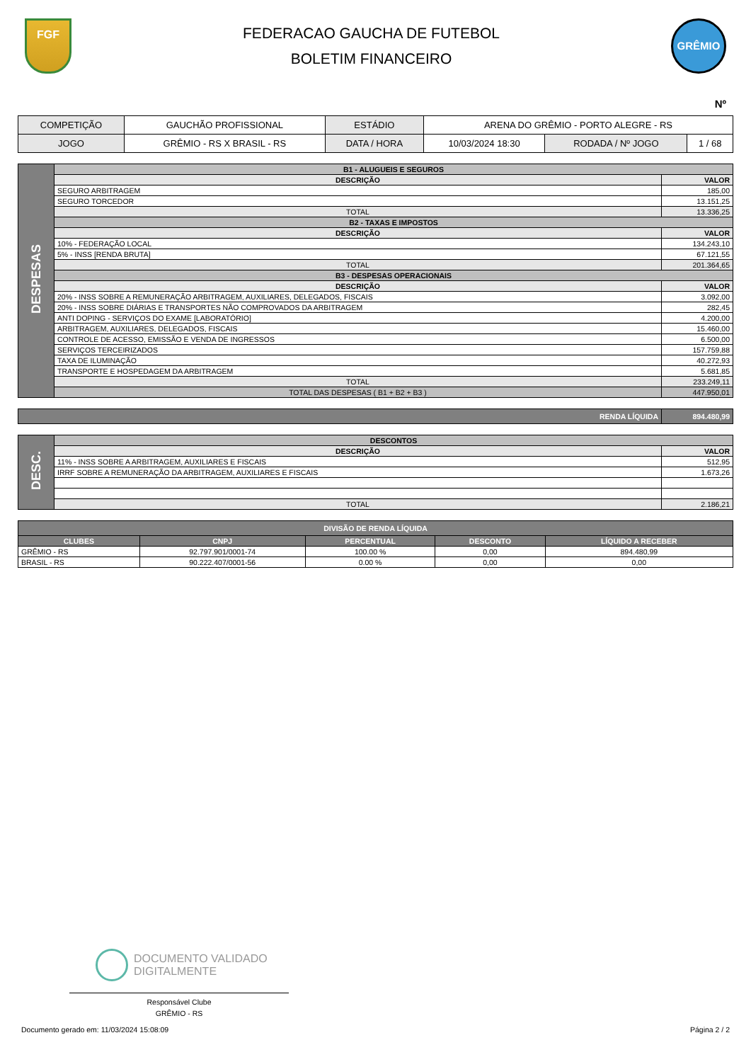FGF
FEDERACAO GAUCHA DE FUTEBOL
BOLETIM FINANCEIRO
GRÊMIO
Nº
| COMPETIÇÃO | GAUCHÃO PROFISSIONAL | ESTÁDIO | ARENA DO GRÊMIO - PORTO ALEGRE - RS | | |
| JOGO | GRÊMIO - RS X BRASIL - RS | DATA / HORA | 10/03/2024 18:30 | RODADA / Nº JOGO | 1 / 68 |
| DESPESAS | B1 - ALUGUEIS E SEGUROS | |
| | DESCRIÇÃO | VALOR |
| | SEGURO ARBITRAGEM | 185,00 |
| | SEGURO TORCEDOR | 13.151,25 |
| | TOTAL | 13.336,25 |
| | B2 - TAXAS E IMPOSTOS | |
| | DESCRIÇÃO | VALOR |
| | 10% - FEDERAÇÃO LOCAL | 134.243,10 |
| | 5% - INSS [RENDA BRUTA] | 67.121,55 |
| | TOTAL | 201.364,65 |
| | B3 - DESPESAS OPERACIONAIS | |
| | DESCRIÇÃO | VALOR |
| | 20% - INSS SOBRE A REMUNERAÇÃO ARBITRAGEM, AUXILIARES, DELEGADOS, FISCAIS | 3.092,00 |
| | 20% - INSS SOBRE DIÁRIAS E TRANSPORTES NÃO COMPROVADOS DA ARBITRAGEM | 282,45 |
| | ANTI DOPING - SERVIÇOS DO EXAME [LABORATÓRIO] | 4.200,00 |
| | ARBITRAGEM, AUXILIARES, DELEGADOS, FISCAIS | 15.460,00 |
| | CONTROLE DE ACESSO, EMISSÃO E VENDA DE INGRESSOS | 6.500,00 |
| | SERVIÇOS TERCEIRIZADOS | 157.759,88 |
| | TAXA DE ILUMINAÇÃO | 40.272,93 |
| | TRANSPORTE E HOSPEDAGEM DA ARBITRAGEM | 5.681,85 |
| | TOTAL | 233.249,11 |
| | TOTAL DAS DESPESAS ( B1 + B2 + B3 ) | 447.950,01 |
| RENDA LÍQUIDA | 894.480,99 |
| DESC. | DESCONTOS | |
| | DESCRIÇÃO | VALOR |
| | 11% - INSS SOBRE A ARBITRAGEM, AUXILIARES E FISCAIS | 512,95 |
| | IRRF SOBRE A REMUNERAÇÃO DA ARBITRAGEM, AUXILIARES E FISCAIS | 1.673,26 |
| | TOTAL | 2.186,21 |
| DIVISÃO DE RENDA LÍQUIDA | | | | |
| --- | --- | --- | --- | --- |
| CLUBES | CNPJ | PERCENTUAL | DESCONTO | LÍQUIDO A RECEBER |
| GRÊMIO - RS | 92.797.901/0001-74 | 100.00 % | 0,00 | 894.480,99 |
| BRASIL - RS | 90.222.407/0001-56 | 0.00 % | 0,00 | 0,00 |
DOCUMENTO VALIDADO
DIGITALMENTE
Responsável Clube
GRÊMIO - RS
Documento gerado em: 11/03/2024 15:08:09 Página 2 / 2